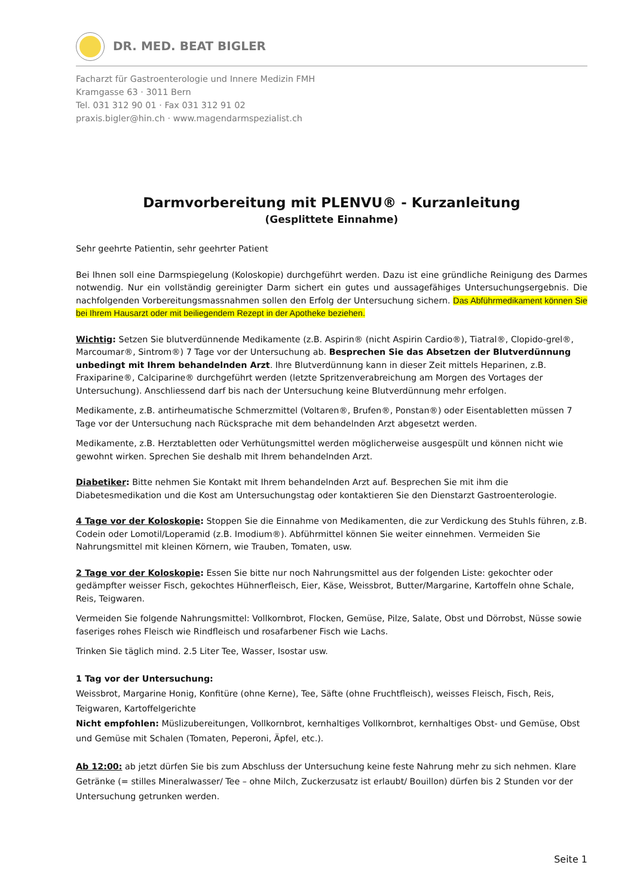DR. MED. BEAT BIGLER
Facharzt für Gastroenterologie und Innere Medizin FMH
Kramgasse 63 · 3011 Bern
Tel. 031 312 90 01 · Fax 031 312 91 02
praxis.bigler@hin.ch · www.magendarmspezialist.ch
Darmvorbereitung mit PLENVU® - Kurzanleitung
(Gesplittete Einnahme)
Sehr geehrte Patientin, sehr geehrter Patient
Bei Ihnen soll eine Darmspiegelung (Koloskopie) durchgeführt werden. Dazu ist eine gründliche Reinigung des Darmes notwendig. Nur ein vollständig gereinigter Darm sichert ein gutes und aussagefähiges Untersuchungsergebnis. Die nachfolgenden Vorbereitungsmassnahmen sollen den Erfolg der Untersuchung sichern. Das Abführmedikament können Sie bei Ihrem Hausarzt oder mit beiliegendem Rezept in der Apotheke beziehen.
Wichtig: Setzen Sie blutverdünnende Medikamente (z.B. Aspirin® (nicht Aspirin Cardio®), Tiatral®, Clopido-grel®, Marcoumar®, Sintrom®) 7 Tage vor der Untersuchung ab. Besprechen Sie das Absetzen der Blutverdünnung unbedingt mit Ihrem behandelnden Arzt. Ihre Blutverdünnung kann in dieser Zeit mittels Heparinen, z.B. Fraxiparine®, Calciparine® durchgeführt werden (letzte Spritzenverabreichung am Morgen des Vortages der Untersuchung). Anschliessend darf bis nach der Untersuchung keine Blutverdünnung mehr erfolgen.
Medikamente, z.B. antirheumatische Schmerzmittel (Voltaren®, Brufen®, Ponstan®) oder Eisentabletten müssen 7 Tage vor der Untersuchung nach Rücksprache mit dem behandelnden Arzt abgesetzt werden.
Medikamente, z.B. Herztabletten oder Verhütungsmittel werden möglicherweise ausgespült und können nicht wie gewohnt wirken. Sprechen Sie deshalb mit Ihrem behandelnden Arzt.
Diabetiker: Bitte nehmen Sie Kontakt mit Ihrem behandelnden Arzt auf. Besprechen Sie mit ihm die Diabetesmedikation und die Kost am Untersuchungstag oder kontaktieren Sie den Dienstarzt Gastroenterologie.
4 Tage vor der Koloskopie: Stoppen Sie die Einnahme von Medikamenten, die zur Verdickung des Stuhls führen, z.B. Codein oder Lomotil/Loperamid (z.B. Imodium®). Abführmittel können Sie weiter einnehmen. Vermeiden Sie Nahrungsmittel mit kleinen Körnern, wie Trauben, Tomaten, usw.
2 Tage vor der Koloskopie: Essen Sie bitte nur noch Nahrungsmittel aus der folgenden Liste: gekochter oder gedämpfter weisser Fisch, gekochtes Hühnerfleisch, Eier, Käse, Weissbrot, Butter/Margarine, Kartoffeln ohne Schale, Reis, Teigwaren.
Vermeiden Sie folgende Nahrungsmittel: Vollkornbrot, Flocken, Gemüse, Pilze, Salate, Obst und Dörrobst, Nüsse sowie faseriges rohes Fleisch wie Rindfleisch und rosafarbener Fisch wie Lachs.
Trinken Sie täglich mind. 2.5 Liter Tee, Wasser, Isostar usw.
1 Tag vor der Untersuchung:
Weissbrot, Margarine Honig, Konfitüre (ohne Kerne), Tee, Säfte (ohne Fruchtfleisch), weisses Fleisch, Fisch, Reis, Teigwaren, Kartoffelgerichte
Nicht empfohlen: Müslizubereitungen, Vollkornbrot, kernhaltiges Vollkornbrot, kernhaltiges Obst- und Gemüse, Obst und Gemüse mit Schalen (Tomaten, Peperoni, Äpfel, etc.).
Ab 12:00: ab jetzt dürfen Sie bis zum Abschluss der Untersuchung keine feste Nahrung mehr zu sich nehmen. Klare Getränke (= stilles Mineralwasser/ Tee – ohne Milch, Zuckerzusatz ist erlaubt/ Bouillon) dürfen bis 2 Stunden vor der Untersuchung getrunken werden.
Seite 1